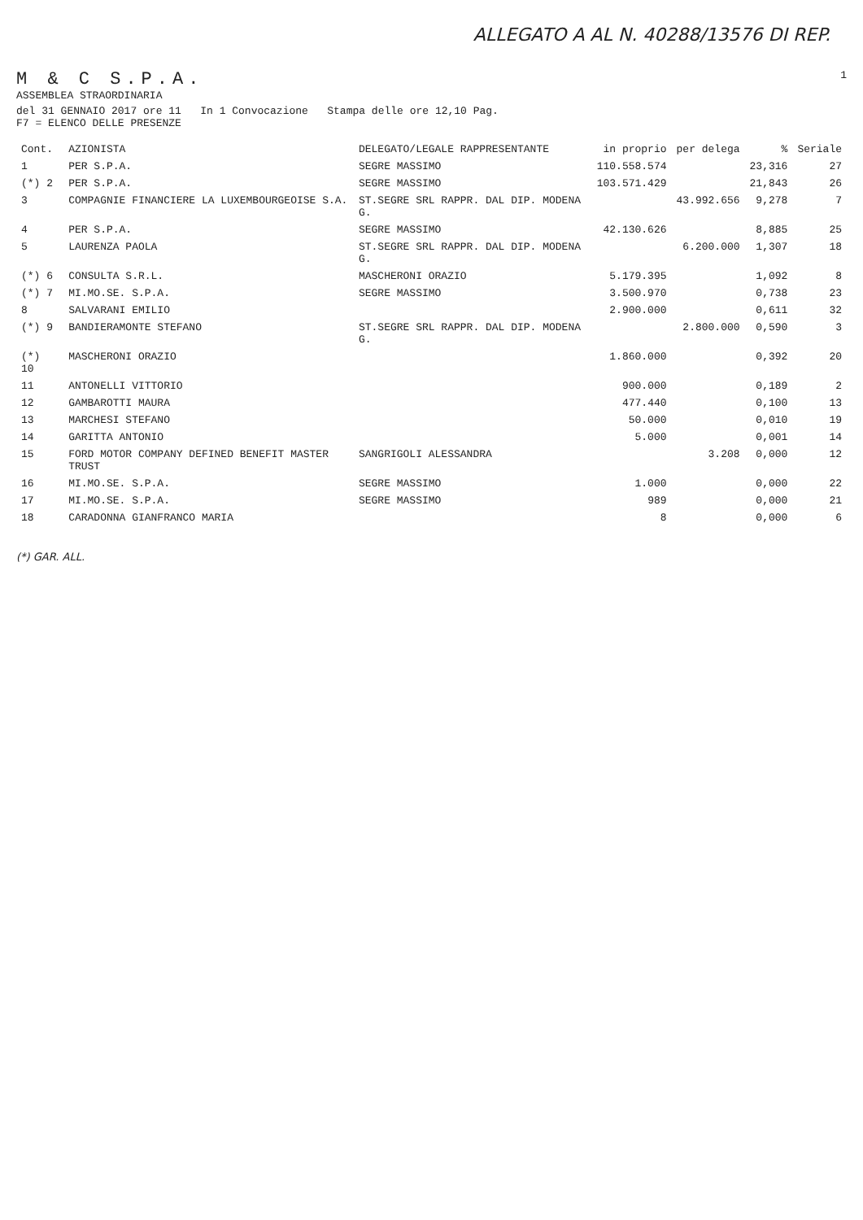ALLEGATO A AL N. 40288/13576 DI REP.
M & C S.P.A.
ASSEMBLEA STRAORDINARIA
1
del 31 GENNAIO 2017 ore 11 In 1 Convocazione Stampa delle ore 12,10 Pag.
F7 = ELENCO DELLE PRESENZE
| Cont. | AZIONISTA | DELEGATO/LEGALE RAPPRESENTANTE | in proprio | per delega | % | Seriale |
| --- | --- | --- | --- | --- | --- | --- |
| 1 | PER S.P.A. | SEGRE MASSIMO | 110.558.574 | | 23,316 | 27 |
| (*) 2 | PER S.P.A. | SEGRE MASSIMO | 103.571.429 | | 21,843 | 26 |
| 3 | COMPAGNIE FINANCIERE LA LUXEMBOURGEOISE S.A. | ST.SEGRE SRL RAPPR. DAL DIP. MODENA G. | | 43.992.656 | 9,278 | 7 |
| 4 | PER S.P.A. | SEGRE MASSIMO | 42.130.626 | | 8,885 | 25 |
| 5 | LAURENZA PAOLA | ST.SEGRE SRL RAPPR. DAL DIP. MODENA G. | | 6.200.000 | 1,307 | 18 |
| (*) 6 | CONSULTA S.R.L. | MASCHERONI ORAZIO | 5.179.395 | | 1,092 | 8 |
| (*) 7 | MI.MO.SE. S.P.A. | SEGRE MASSIMO | 3.500.970 | | 0,738 | 23 |
| 8 | SALVARANI EMILIO | | 2.900.000 | | 0,611 | 32 |
| (*) 9 | BANDIERAMONTE STEFANO | ST.SEGRE SRL RAPPR. DAL DIP. MODENA G. | | 2.800.000 | 0,590 | 3 |
| (*) 10 | MASCHERONI ORAZIO | | 1.860.000 | | 0,392 | 20 |
| 11 | ANTONELLI VITTORIO | | 900.000 | | 0,189 | 2 |
| 12 | GAMBAROTTI MAURA | | 477.440 | | 0,100 | 13 |
| 13 | MARCHESI STEFANO | | 50.000 | | 0,010 | 19 |
| 14 | GARITTA ANTONIO | | 5.000 | | 0,001 | 14 |
| 15 | FORD MOTOR COMPANY DEFINED BENEFIT MASTER TRUST | SANGRIGOLI ALESSANDRA | | 3.208 | 0,000 | 12 |
| 16 | MI.MO.SE. S.P.A. | SEGRE MASSIMO | 1.000 | | 0,000 | 22 |
| 17 | MI.MO.SE. S.P.A. | SEGRE MASSIMO | 989 | | 0,000 | 21 |
| 18 | CARADONNA GIANFRANCO MARIA | | 8 | | 0,000 | 6 |
(*) GAR. ALL.